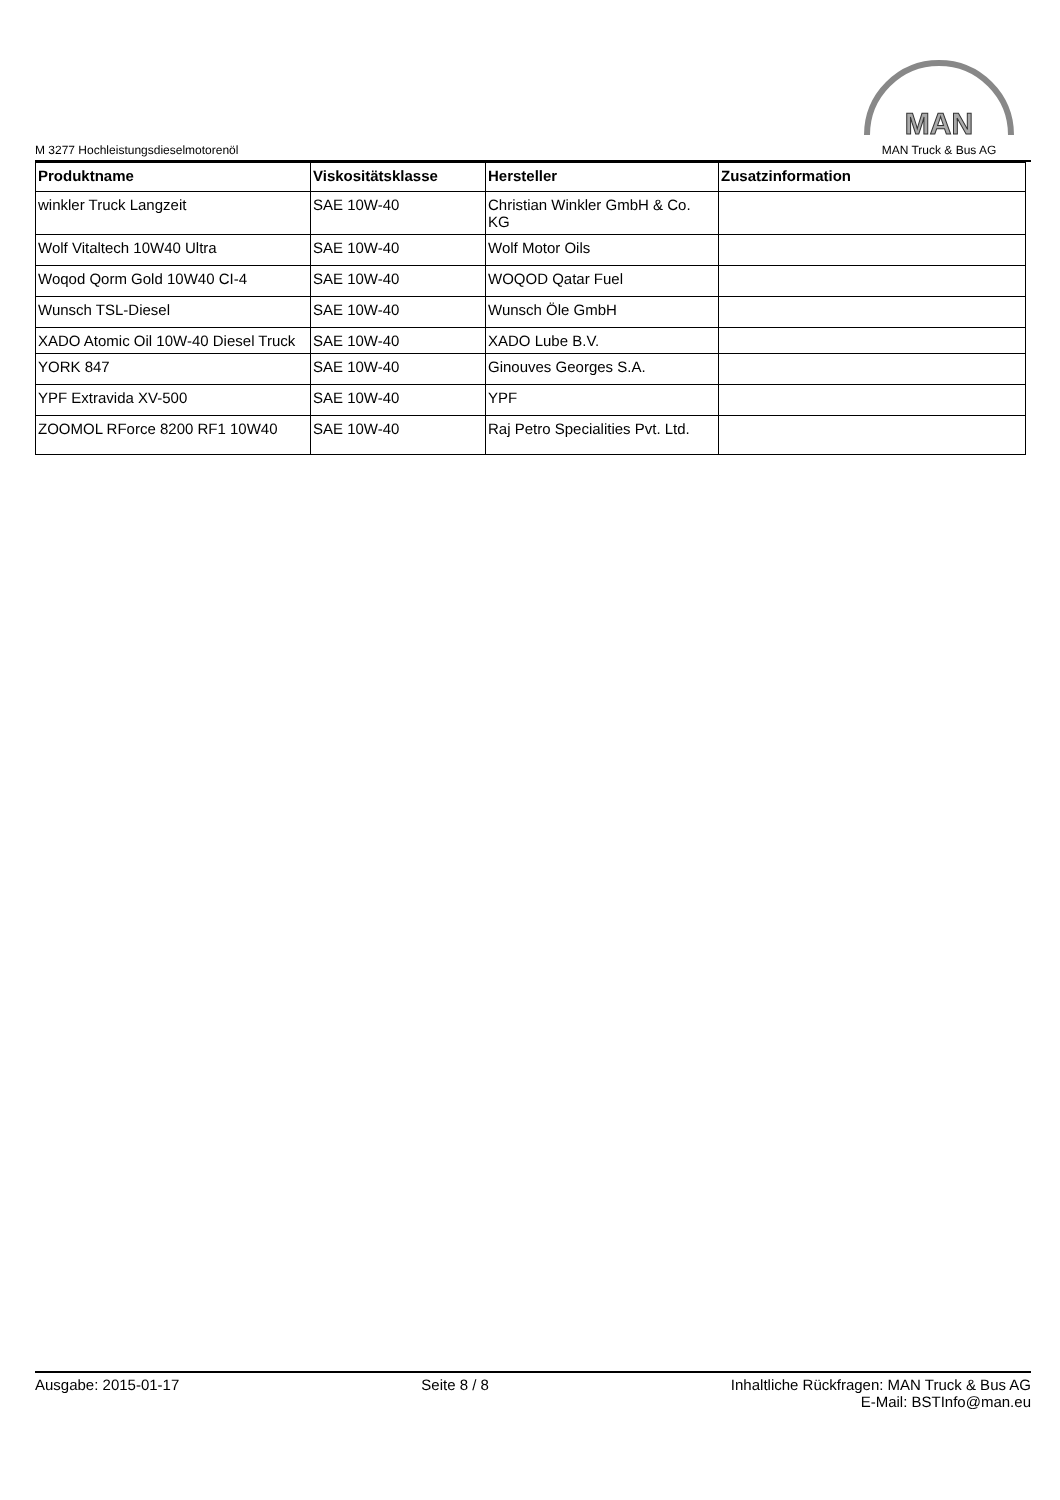M 3277 Hochleistungsdieselmotorenöl
MAN
MAN Truck & Bus AG
| Produktname | Viskositätsklasse | Hersteller | Zusatzinformation |
| --- | --- | --- | --- |
| winkler Truck Langzeit | SAE 10W-40 | Christian Winkler GmbH & Co. KG | |
| Wolf Vitaltech 10W40 Ultra | SAE 10W-40 | Wolf Motor Oils | |
| Woqod Qorm Gold 10W40 CI-4 | SAE 10W-40 | WOQOD Qatar Fuel | |
| Wunsch TSL-Diesel | SAE 10W-40 | Wunsch Öle GmbH | |
| XADO Atomic Oil 10W-40 Diesel Truck | SAE 10W-40 | XADO Lube B.V. | |
| YORK 847 | SAE 10W-40 | Ginouves Georges S.A. | |
| YPF Extravida XV-500 | SAE 10W-40 | YPF | |
| ZOOMOL RForce 8200 RF1 10W40 | SAE 10W-40 | Raj Petro Specialities Pvt. Ltd. | |
Ausgabe: 2015-01-17 Seite 8 / 8 Inhaltliche Rückfragen: MAN Truck & Bus AG
E-Mail: BSTInfo@man.eu